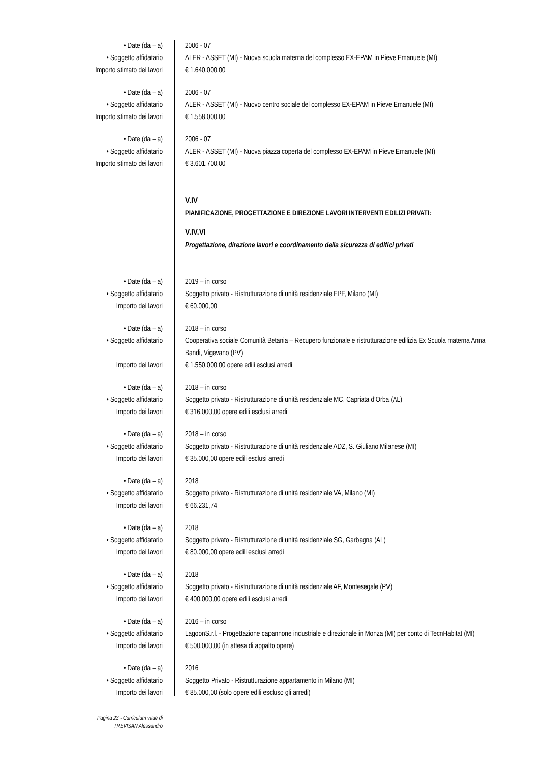• Date (da – a) 2006 - 07
• Soggetto affidatario ALER - ASSET (MI) - Nuova scuola materna del complesso EX-EPAM in Pieve Emanuele (MI)
Importo stimato dei lavori € 1.640.000,00
• Date (da – a) 2006 - 07
• Soggetto affidatario ALER - ASSET (MI) - Nuovo centro sociale del complesso EX-EPAM in Pieve Emanuele (MI)
Importo stimato dei lavori € 1.558.000,00
• Date (da – a) 2006 - 07
• Soggetto affidatario ALER - ASSET (MI) - Nuova piazza coperta del complesso EX-EPAM in Pieve Emanuele (MI)
Importo stimato dei lavori € 3.601.700,00
V.IV
PIANIFICAZIONE, PROGETTAZIONE E DIREZIONE LAVORI INTERVENTI EDILIZI PRIVATI:
V.IV.VI
Progettazione, direzione lavori e coordinamento della sicurezza di edifici privati
• Date (da – a) 2019 – in corso
• Soggetto affidatario Soggetto privato - Ristrutturazione di unità residenziale FPF, Milano (MI)
Importo dei lavori € 60.000,00
• Date (da – a) 2018 – in corso
• Soggetto affidatario Cooperativa sociale Comunità Betania – Recupero funzionale e ristrutturazione edilizia Ex Scuola materna Anna Bandi, Vigevano (PV)
Importo dei lavori € 1.550.000,00 opere edili esclusi arredi
• Date (da – a) 2018 – in corso
• Soggetto affidatario Soggetto privato - Ristrutturazione di unità residenziale MC, Capriata d’Orba (AL)
Importo dei lavori € 316.000,00 opere edili esclusi arredi
• Date (da – a) 2018 – in corso
• Soggetto affidatario Soggetto privato - Ristrutturazione di unità residenziale ADZ, S. Giuliano Milanese (MI)
Importo dei lavori € 35.000,00 opere edili esclusi arredi
• Date (da – a) 2018
• Soggetto affidatario Soggetto privato - Ristrutturazione di unità residenziale VA, Milano (MI)
Importo dei lavori € 66.231,74
• Date (da – a) 2018
• Soggetto affidatario Soggetto privato - Ristrutturazione di unità residenziale SG, Garbagna (AL)
Importo dei lavori € 80.000,00 opere edili esclusi arredi
• Date (da – a) 2018
• Soggetto affidatario Soggetto privato - Ristrutturazione di unità residenziale AF, Montesegale (PV)
Importo dei lavori € 400.000,00 opere edili esclusi arredi
• Date (da – a) 2016 – in corso
• Soggetto affidatario LagoonS.r.l. - Progettazione capannone industriale e direzionale in Monza (MI) per conto di TecnHabitat (MI)
Importo dei lavori € 500.000,00 (in attesa di appalto opere)
• Date (da – a) 2016
• Soggetto affidatario Soggetto Privato - Ristrutturazione appartamento in Milano (MI)
Importo dei lavori € 85.000,00 (solo opere edili escluso gli arredi)
Pagina 23 - Curriculum vitae di
TREVISAN Alessandro